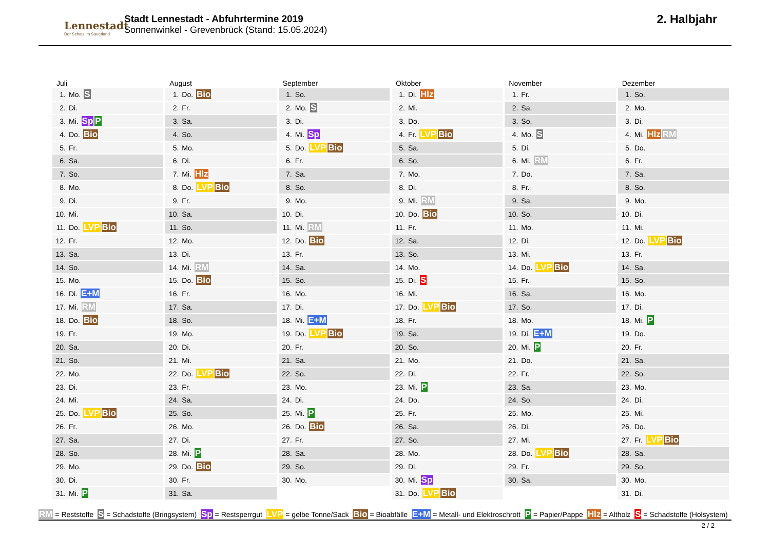Lennestadt
Der Schatz im Sauerland
Stadt Lennestadt - Abfuhrtermine 2019
Sonnenwinkel - Grevenbrück (Stand: 15.05.2024)
2. Halbjahr
Juli
| 1. | Mo. S |
| 2. | Di. |
| 3. | Mi. Sp P |
| 4. | Do. Bio |
| 5. | Fr. |
| 6. | Sa. |
| 7. | So. |
| 8. | Mo. |
| 9. | Di. |
| 10. | Mi. |
| 11. | Do. LVP Bio |
| 12. | Fr. |
| 13. | Sa. |
| 14. | So. |
| 15. | Mo. |
| 16. | Di. E+M |
| 17. | Mi. RM |
| 18. | Do. Bio |
| 19. | Fr. |
| 20. | Sa. |
| 21. | So. |
| 22. | Mo. |
| 23. | Di. |
| 24. | Mi. |
| 25. | Do. LVP Bio |
| 26. | Fr. |
| 27. | Sa. |
| 28. | So. |
| 29. | Mo. |
| 30. | Di. |
| 31. | Mi. P |
August
| 1. | Do. Bio |
| 2. | Fr. |
| 3. | Sa. |
| 4. | So. |
| 5. | Mo. |
| 6. | Di. |
| 7. | Mi. Hlz |
| 8. | Do. LVP Bio |
| 9. | Fr. |
| 10. | Sa. |
| 11. | So. |
| 12. | Mo. |
| 13. | Di. |
| 14. | Mi. RM |
| 15. | Do. Bio |
| 16. | Fr. |
| 17. | Sa. |
| 18. | So. |
| 19. | Mo. |
| 20. | Di. |
| 21. | Mi. |
| 22. | Do. LVP Bio |
| 23. | Fr. |
| 24. | Sa. |
| 25. | So. |
| 26. | Mo. |
| 27. | Di. |
| 28. | Mi. P |
| 29. | Do. Bio |
| 30. | Fr. |
| 31. | Sa. |
September
| 1. | So. |
| 2. | Mo. S |
| 3. | Di. |
| 4. | Mi. Sp |
| 5. | Do. LVP Bio |
| 6. | Fr. |
| 7. | Sa. |
| 8. | So. |
| 9. | Mo. |
| 10. | Di. |
| 11. | Mi. RM |
| 12. | Do. Bio |
| 13. | Fr. |
| 14. | Sa. |
| 15. | So. |
| 16. | Mo. |
| 17. | Di. |
| 18. | Mi. E+M |
| 19. | Do. LVP Bio |
| 20. | Fr. |
| 21. | Sa. |
| 22. | So. |
| 23. | Mo. |
| 24. | Di. |
| 25. | Mi. P |
| 26. | Do. Bio |
| 27. | Fr. |
| 28. | Sa. |
| 29. | So. |
| 30. | Mo. |
Oktober
| 1. | Di. Hlz |
| 2. | Mi. |
| 3. | Do. |
| 4. | Fr. LVP Bio |
| 5. | Sa. |
| 6. | So. |
| 7. | Mo. |
| 8. | Di. |
| 9. | Mi. RM |
| 10. | Do. Bio |
| 11. | Fr. |
| 12. | Sa. |
| 13. | So. |
| 14. | Mo. |
| 15. | Di. S |
| 16. | Mi. |
| 17. | Do. LVP Bio |
| 18. | Fr. |
| 19. | Sa. |
| 20. | So. |
| 21. | Mo. |
| 22. | Di. |
| 23. | Mi. P |
| 24. | Do. |
| 25. | Fr. |
| 26. | Sa. |
| 27. | So. |
| 28. | Mo. |
| 29. | Di. |
| 30. | Mi. Sp |
| 31. | Do. LVP Bio |
November
| 1. | Fr. |
| 2. | Sa. |
| 3. | So. |
| 4. | Mo. S |
| 5. | Di. |
| 6. | Mi. RM |
| 7. | Do. |
| 8. | Fr. |
| 9. | Sa. |
| 10. | So. |
| 11. | Mo. |
| 12. | Di. |
| 13. | Mi. |
| 14. | Do. LVP Bio |
| 15. | Fr. |
| 16. | Sa. |
| 17. | So. |
| 18. | Mo. |
| 19. | Di. E+M |
| 20. | Mi. P |
| 21. | Do. |
| 22. | Fr. |
| 23. | Sa. |
| 24. | So. |
| 25. | Mo. |
| 26. | Di. |
| 27. | Mi. |
| 28. | Do. LVP Bio |
| 29. | Fr. |
| 30. | Sa. |
Dezember
| 1. | So. |
| 2. | Mo. |
| 3. | Di. |
| 4. | Mi. Hlz RM |
| 5. | Do. |
| 6. | Fr. |
| 7. | Sa. |
| 8. | So. |
| 9. | Mo. |
| 10. | Di. |
| 11. | Mi. |
| 12. | Do. LVP Bio |
| 13. | Fr. |
| 14. | Sa. |
| 15. | So. |
| 16. | Mo. |
| 17. | Di. |
| 18. | Mi. P |
| 19. | Do. |
| 20. | Fr. |
| 21. | Sa. |
| 22. | So. |
| 23. | Mo. |
| 24. | Di. |
| 25. | Mi. |
| 26. | Do. |
| 27. | Fr. LVP Bio |
| 28. | Sa. |
| 29. | So. |
| 30. | Mo. |
| 31. | Di. |
RM = Reststoffe S = Schadstoffe (Bringsystem) Sp = Restsperrgut LVP = gelbe Tonne/Sack Bio = Bioabfälle E+M = Metall- und Elektroschrott P = Papier/Pappe Hlz = Altholz S = Schadstoffe (Holsystem)
2 / 2